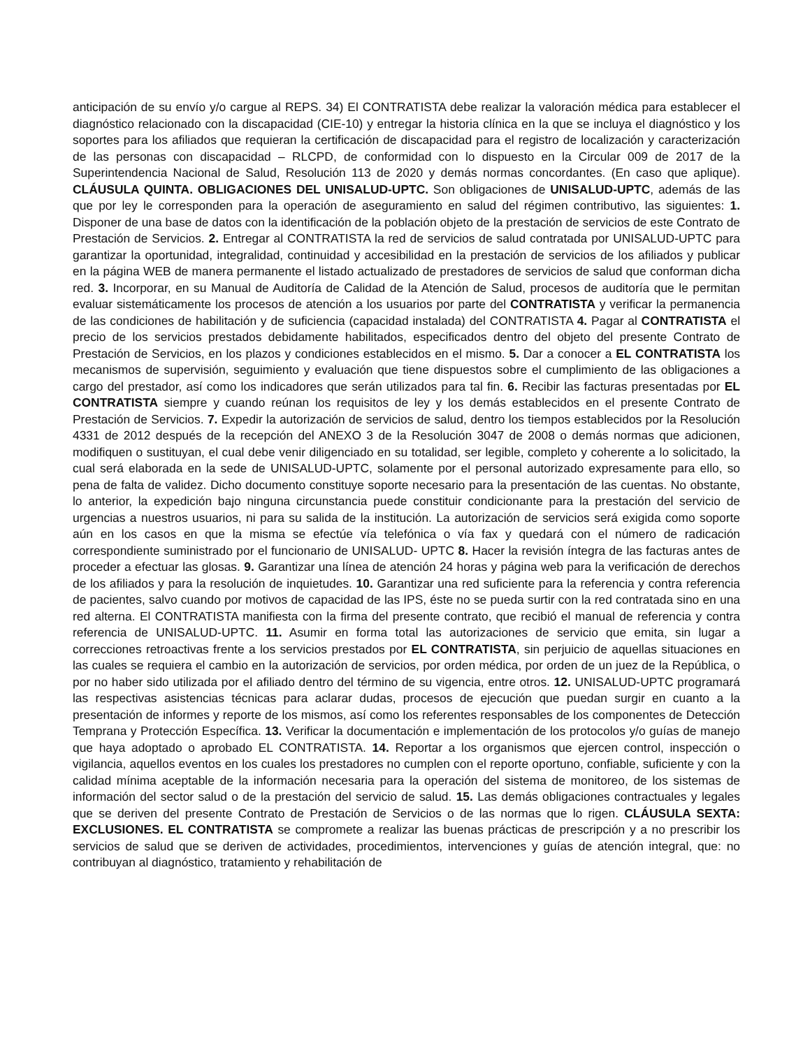anticipación de su envío y/o cargue al REPS. 34) El CONTRATISTA debe realizar la valoración médica para establecer el diagnóstico relacionado con la discapacidad (CIE-10) y entregar la historia clínica en la que se incluya el diagnóstico y los soportes para los afiliados que requieran la certificación de discapacidad para el registro de localización y caracterización de las personas con discapacidad – RLCPD, de conformidad con lo dispuesto en la Circular 009 de 2017 de la Superintendencia Nacional de Salud, Resolución 113 de 2020 y demás normas concordantes. (En caso que aplique). CLÁUSULA QUINTA. OBLIGACIONES DEL UNISALUD-UPTC. Son obligaciones de UNISALUD-UPTC, además de las que por ley le corresponden para la operación de aseguramiento en salud del régimen contributivo, las siguientes: 1. Disponer de una base de datos con la identificación de la población objeto de la prestación de servicios de este Contrato de Prestación de Servicios. 2. Entregar al CONTRATISTA la red de servicios de salud contratada por UNISALUD-UPTC para garantizar la oportunidad, integralidad, continuidad y accesibilidad en la prestación de servicios de los afiliados y publicar en la página WEB de manera permanente el listado actualizado de prestadores de servicios de salud que conforman dicha red. 3. Incorporar, en su Manual de Auditoría de Calidad de la Atención de Salud, procesos de auditoría que le permitan evaluar sistemáticamente los procesos de atención a los usuarios por parte del CONTRATISTA y verificar la permanencia de las condiciones de habilitación y de suficiencia (capacidad instalada) del CONTRATISTA 4. Pagar al CONTRATISTA el precio de los servicios prestados debidamente habilitados, especificados dentro del objeto del presente Contrato de Prestación de Servicios, en los plazos y condiciones establecidos en el mismo. 5. Dar a conocer a EL CONTRATISTA los mecanismos de supervisión, seguimiento y evaluación que tiene dispuestos sobre el cumplimiento de las obligaciones a cargo del prestador, así como los indicadores que serán utilizados para tal fin. 6. Recibir las facturas presentadas por EL CONTRATISTA siempre y cuando reúnan los requisitos de ley y los demás establecidos en el presente Contrato de Prestación de Servicios. 7. Expedir la autorización de servicios de salud, dentro los tiempos establecidos por la Resolución 4331 de 2012 después de la recepción del ANEXO 3 de la Resolución 3047 de 2008 o demás normas que adicionen, modifiquen o sustituyan, el cual debe venir diligenciado en su totalidad, ser legible, completo y coherente a lo solicitado, la cual será elaborada en la sede de UNISALUD-UPTC, solamente por el personal autorizado expresamente para ello, so pena de falta de validez. Dicho documento constituye soporte necesario para la presentación de las cuentas. No obstante, lo anterior, la expedición bajo ninguna circunstancia puede constituir condicionante para la prestación del servicio de urgencias a nuestros usuarios, ni para su salida de la institución. La autorización de servicios será exigida como soporte aún en los casos en que la misma se efectúe vía telefónica o vía fax y quedará con el número de radicación correspondiente suministrado por el funcionario de UNISALUD- UPTC 8. Hacer la revisión íntegra de las facturas antes de proceder a efectuar las glosas. 9. Garantizar una línea de atención 24 horas y página web para la verificación de derechos de los afiliados y para la resolución de inquietudes. 10. Garantizar una red suficiente para la referencia y contra referencia de pacientes, salvo cuando por motivos de capacidad de las IPS, éste no se pueda surtir con la red contratada sino en una red alterna. El CONTRATISTA manifiesta con la firma del presente contrato, que recibió el manual de referencia y contra referencia de UNISALUD-UPTC. 11. Asumir en forma total las autorizaciones de servicio que emita, sin lugar a correcciones retroactivas frente a los servicios prestados por EL CONTRATISTA, sin perjuicio de aquellas situaciones en las cuales se requiera el cambio en la autorización de servicios, por orden médica, por orden de un juez de la República, o por no haber sido utilizada por el afiliado dentro del término de su vigencia, entre otros. 12. UNISALUD-UPTC programará las respectivas asistencias técnicas para aclarar dudas, procesos de ejecución que puedan surgir en cuanto a la presentación de informes y reporte de los mismos, así como los referentes responsables de los componentes de Detección Temprana y Protección Específica. 13. Verificar la documentación e implementación de los protocolos y/o guías de manejo que haya adoptado o aprobado EL CONTRATISTA. 14. Reportar a los organismos que ejercen control, inspección o vigilancia, aquellos eventos en los cuales los prestadores no cumplen con el reporte oportuno, confiable, suficiente y con la calidad mínima aceptable de la información necesaria para la operación del sistema de monitoreo, de los sistemas de información del sector salud o de la prestación del servicio de salud. 15. Las demás obligaciones contractuales y legales que se deriven del presente Contrato de Prestación de Servicios o de las normas que lo rigen. CLÁUSULA SEXTA: EXCLUSIONES. EL CONTRATISTA se compromete a realizar las buenas prácticas de prescripción y a no prescribir los servicios de salud que se deriven de actividades, procedimientos, intervenciones y guías de atención integral, que: no contribuyan al diagnóstico, tratamiento y rehabilitación de